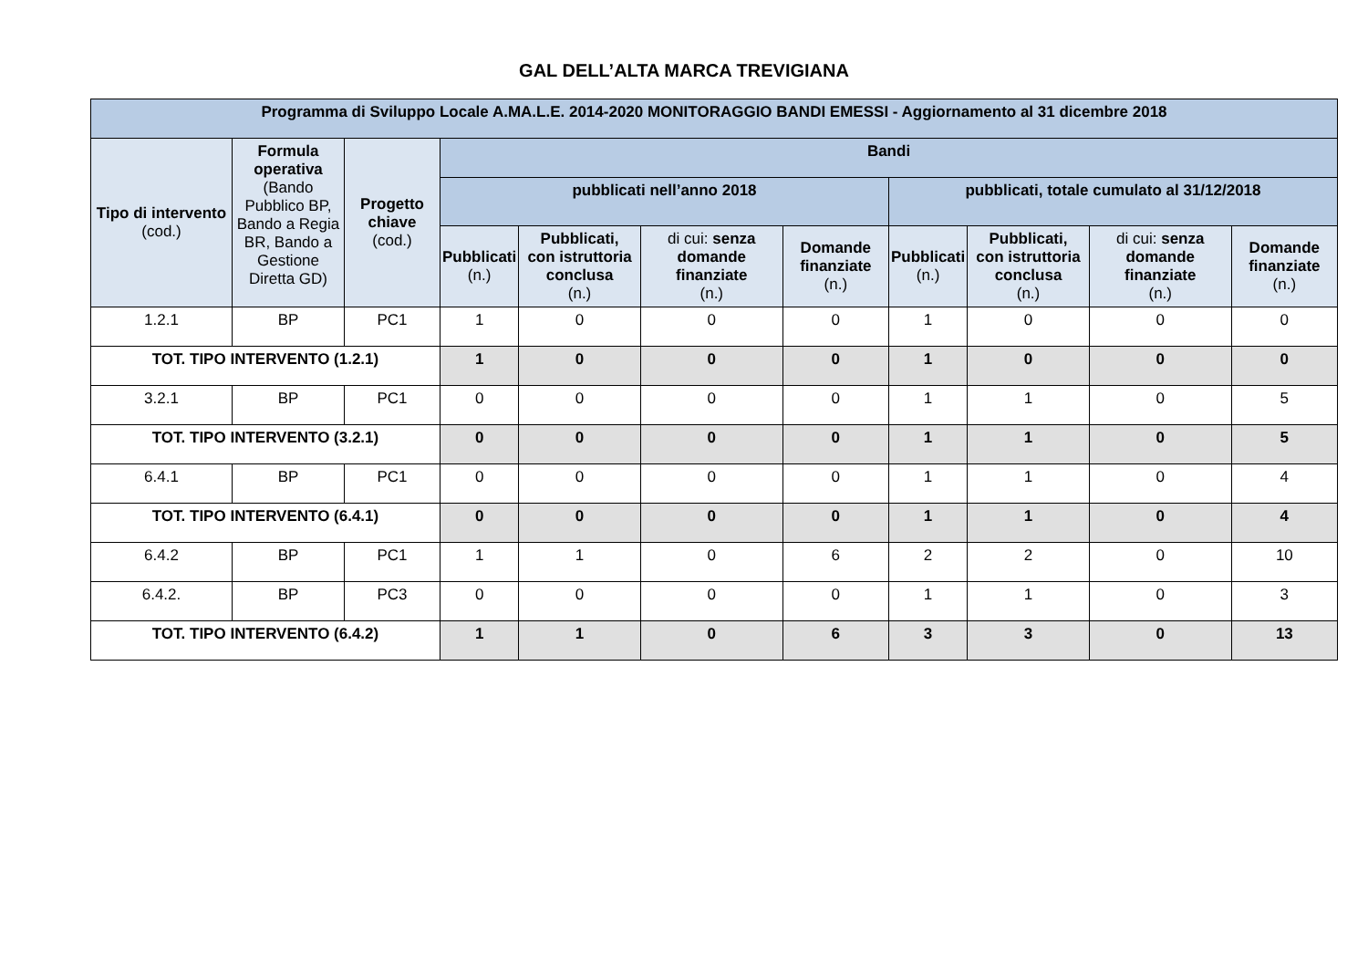GAL DELL’ALTA MARCA TREVIGIANA
| Programma di Sviluppo Locale A.MA.L.E. 2014-2020 MONITORAGGIO BANDI EMESSI - Aggiornamento al 31 dicembre 2018 | | | | | | | | | | |
| --- | --- | --- | --- | --- | --- | --- | --- | --- | --- | --- |
| Tipo di intervento (cod.) | Formula operativa (Bando Pubblico BP, Bando a Regia BR, Bando a Gestione Diretta GD) | Progetto chiave (cod.) | Bandi | | | | | | | |
| | | | pubblicati nell’anno 2018 | | | | pubblicati, totale cumulato al 31/12/2018 | | | |
| | | | Pubblicati (n.) | Pubblicati, con istruttoria conclusa (n.) | di cui: senza domande finanziate (n.) | Domande finanziate (n.) | Pubblicati (n.) | Pubblicati, con istruttoria conclusa (n.) | di cui: senza domande finanziate (n.) | Domande finanziate (n.) |
| 1.2.1 | BP | PC1 | 1 | 0 | 0 | 0 | 1 | 0 | 0 | 0 |
| TOT. TIPO INTERVENTO (1.2.1) | | | 1 | 0 | 0 | 0 | 1 | 0 | 0 | 0 |
| 3.2.1 | BP | PC1 | 0 | 0 | 0 | 0 | 1 | 1 | 0 | 5 |
| TOT. TIPO INTERVENTO (3.2.1) | | | 0 | 0 | 0 | 0 | 1 | 1 | 0 | 5 |
| 6.4.1 | BP | PC1 | 0 | 0 | 0 | 0 | 1 | 1 | 0 | 4 |
| TOT. TIPO INTERVENTO (6.4.1) | | | 0 | 0 | 0 | 0 | 1 | 1 | 0 | 4 |
| 6.4.2 | BP | PC1 | 1 | 1 | 0 | 6 | 2 | 2 | 0 | 10 |
| 6.4.2. | BP | PC3 | 0 | 0 | 0 | 0 | 1 | 1 | 0 | 3 |
| TOT. TIPO INTERVENTO (6.4.2) | | | 1 | 1 | 0 | 6 | 3 | 3 | 0 | 13 |